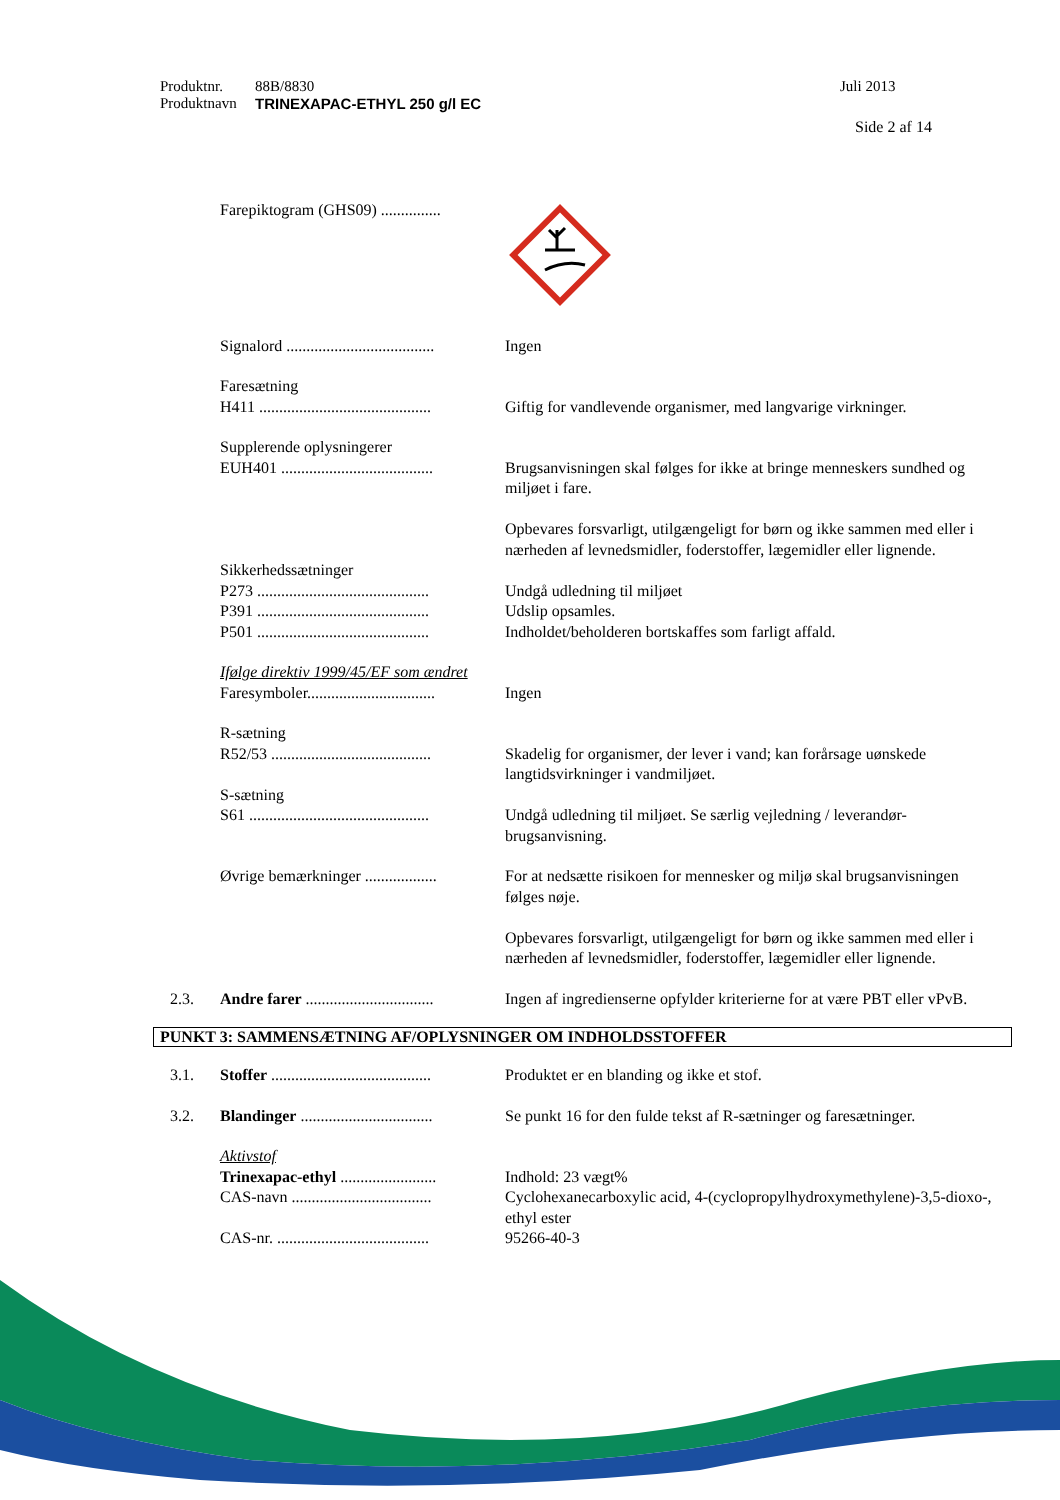Produktnr. 88B/8830 Juli 2013
Produktnavn TRINEXAPAC-ETHYL 250 g/l EC
Side 2 af 14
Farepiktogram (GHS09) ...............
Signalord .....................................
Ingen
Faresætning
H411 ...........................................
Giftig for vandlevende organismer, med langvarige virkninger.
Supplerende oplysningerer
EUH401 ......................................
Brugsanvisningen skal følges for ikke at bringe menneskers sundhed og miljøet i fare.
Opbevares forsvarligt, utilgængeligt for børn og ikke sammen med eller i nærheden af levnedsmidler, foderstoffer, lægemidler eller lignende.
Sikkerhedssætninger
P273 ...........................................
Undgå udledning til miljøet
P391 ...........................................
Udslip opsamles.
P501 ...........................................
Indholdet/beholderen bortskaffes som farligt affald.
Ifølge direktiv 1999/45/EF som ændret
Faresymboler................................
Ingen
R-sætning
R52/53 ........................................
Skadelig for organismer, der lever i vand; kan forårsage uønskede langtidsvirkninger i vandmiljøet.
S-sætning
S61 .............................................
Undgå udledning til miljøet. Se særlig vejledning / leverandør-brugsanvisning.
Øvrige bemærkninger ..................
For at nedsætte risikoen for mennesker og miljø skal brugsanvisningen følges nøje.
Opbevares forsvarligt, utilgængeligt for børn og ikke sammen med eller i nærheden af levnedsmidler, foderstoffer, lægemidler eller lignende.
2.3. Andre farer ................................
Ingen af ingredienserne opfylder kriterierne for at være PBT eller vPvB.
PUNKT 3: SAMMENSÆTNING AF/OPLYSNINGER OM INDHOLDSSTOFFER
3.1. Stoffer ........................................
Produktet er en blanding og ikke et stof.
3.2. Blandinger .................................
Se punkt 16 for den fulde tekst af R-sætninger og faresætninger.
Aktivstof
Trinexapac-ethyl ........................
Indhold: 23 vægt%
CAS-navn ...................................
Cyclohexanecarboxylic acid, 4-(cyclopropylhydroxymethylene)-3,5-dioxo-, ethyl ester
CAS-nr. ......................................
95266-40-3